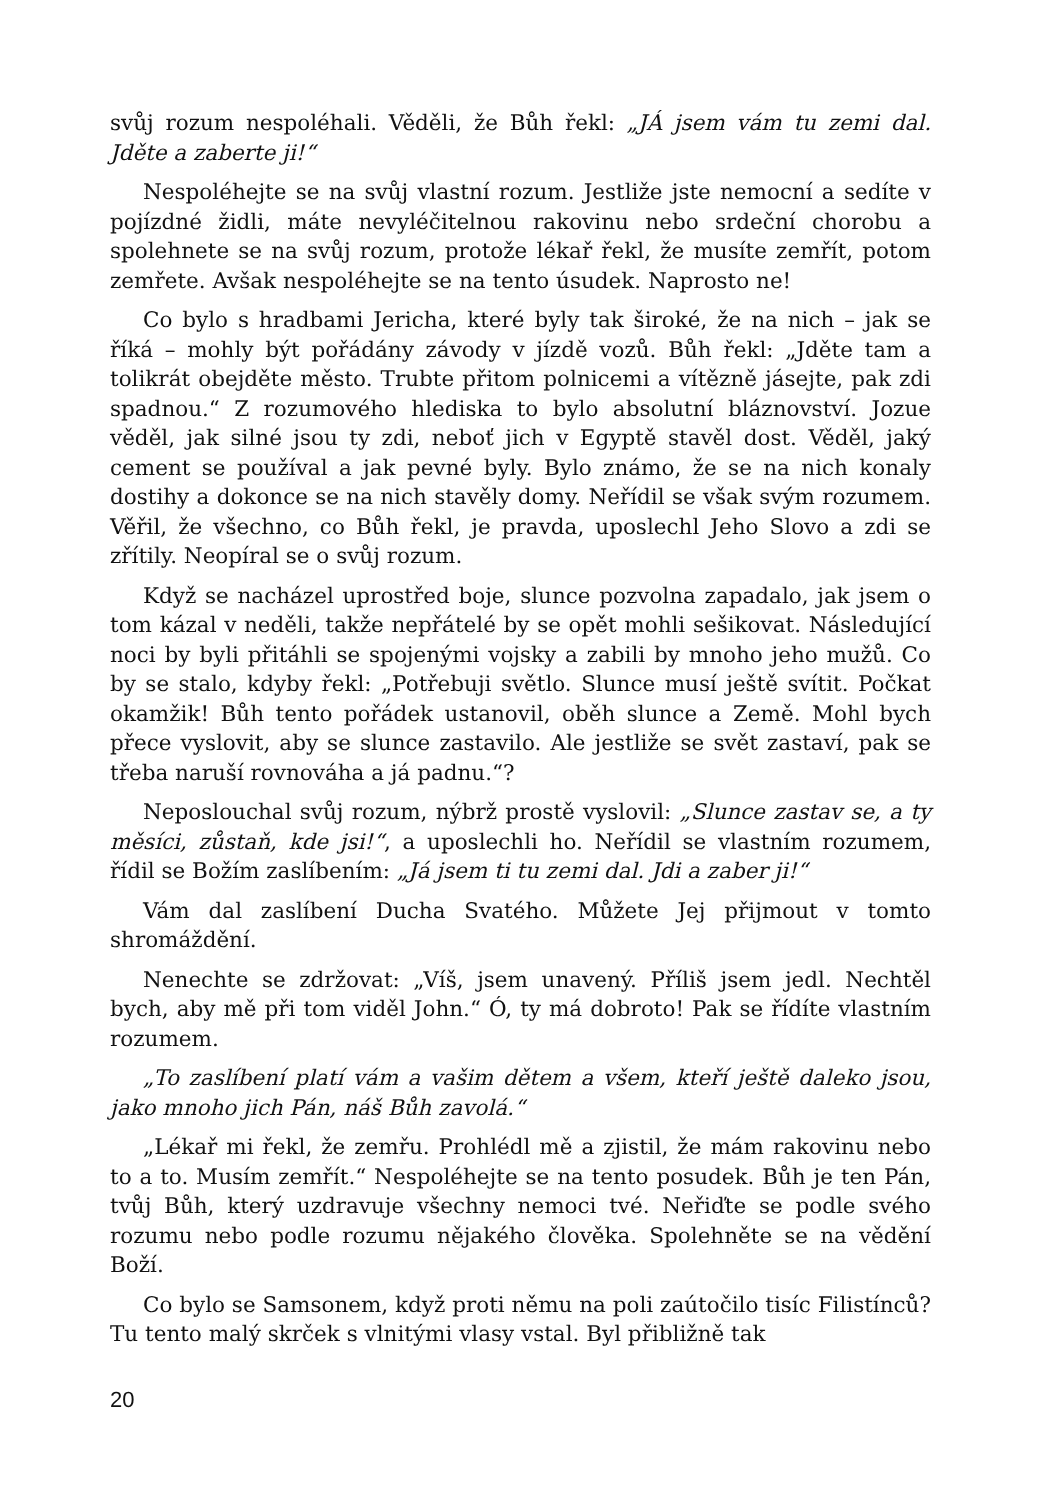svůj rozum nespoléhali. Věděli, že Bůh řekl: „JÁ jsem vám tu zemi dal. Jděte a zaberte ji!“
Nespoléhejte se na svůj vlastní rozum. Jestliže jste nemocní a sedíte v pojízdné židli, máte nevyléčitelnou rakovinu nebo srdeční chorobu a spolehnete se na svůj rozum, protože lékař řekl, že musíte zemřít, potom zemřete. Avšak nespoléhejte se na tento úsudek. Naprosto ne!
Co bylo s hradbami Jericha, které byly tak široké, že na nich – jak se říká – mohly být pořádány závody v jízdě vozů. Bůh řekl: „Jděte tam a tolikrát obejděte město. Trubte přitom polnicemi a vítězně jásejte, pak zdi spadnou.“ Z rozumového hlediska to bylo absolutní bláznovství. Jozue věděl, jak silné jsou ty zdi, neboť jich v Egyptě stavěl dost. Věděl, jaký cement se používal a jak pevné byly. Bylo známo, že se na nich konaly dostihy a dokonce se na nich stavěly domy. Neřídil se však svým rozumem. Věřil, že všechno, co Bůh řekl, je pravda, uposlechl Jeho Slovo a zdi se zřítily. Neopíral se o svůj rozum.
Když se nacházel uprostřed boje, slunce pozvolna zapadalo, jak jsem o tom kázal v neděli, takže nepřátelé by se opět mohli sešikovat. Následující noci by byli přitáhli se spojenými vojsky a zabili by mnoho jeho mužů. Co by se stalo, kdyby řekl: „Potřebuji světlo. Slunce musí ještě svítit. Počkat okamžik! Bůh tento pořádek ustanovil, oběh slunce a Země. Mohl bych přece vyslovit, aby se slunce zastavilo. Ale jestliže se svět zastaví, pak se třeba naruší rovnováha a já padnu.“?
Neposlouchal svůj rozum, nýbrž prostě vyslovil: „Slunce zastav se, a ty měsíci, zůstaň, kde jsi!“, a uposlechli ho. Neřídil se vlastním rozumem, řídil se Božím zaslíbením: „Já jsem ti tu zemi dal. Jdi a zaber ji!“
Vám dal zaslíbení Ducha Svatého. Můžete Jej přijmout v tomto shromáždění.
Nenechte se zdržovat: „Víš, jsem unavený. Příliš jsem jedl. Nechtěl bych, aby mě při tom viděl John.“ Ó, ty má dobroto! Pak se řídíte vlastním rozumem.
„To zaslíbení platí vám a vašim dětem a všem, kteří ještě daleko jsou, jako mnoho jich Pán, náš Bůh zavolá.“
„Lékař mi řekl, že zemřu. Prohlédl mě a zjistil, že mám rakovinu nebo to a to. Musím zemřít.“ Nespoléhejte se na tento posudek. Bůh je ten Pán, tvůj Bůh, který uzdravuje všechny nemoci tvé. Neřiďte se podle svého rozumu nebo podle rozumu nějakého člověka. Spolehněte se na vědění Boží.
Co bylo se Samsonem, když proti němu na poli zaútočilo tisíc Filistínců? Tu tento malý skrček s vlnitými vlasy vstal. Byl přibližně tak
20